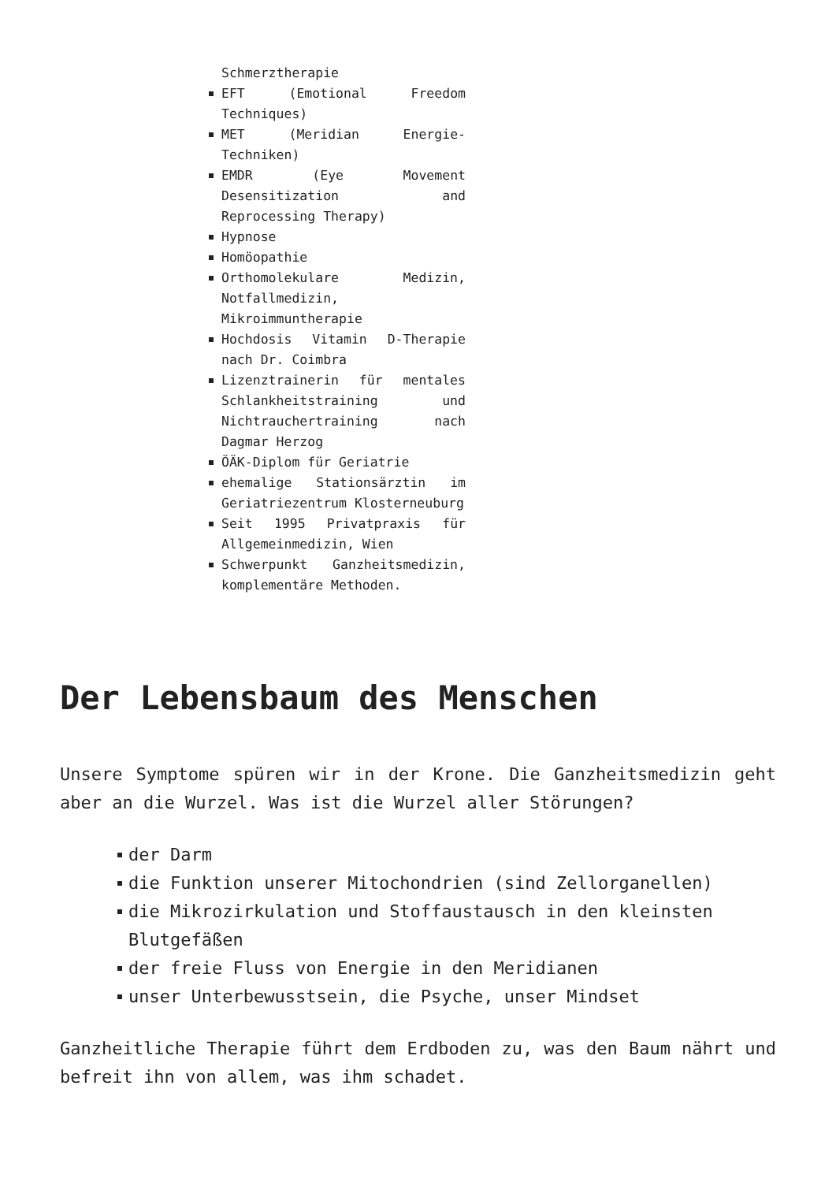Schmerztherapie
EFT (Emotional Freedom Techniques)
MET (Meridian Energie-Techniken)
EMDR (Eye Movement Desensitization and Reprocessing Therapy)
Hypnose
Homöopathie
Orthomolekulare Medizin, Notfallmedizin, Mikroimmuntherapie
Hochdosis Vitamin D-Therapie nach Dr. Coimbra
Lizenztrainerin für mentales Schlankheitstraining und Nichtrauchertraining nach Dagmar Herzog
ÖÄK-Diplom für Geriatrie
ehemalige Stationsärztin im Geriatriezentrum Klosterneuburg
Seit 1995 Privatpraxis für Allgemeinmedizin, Wien
Schwerpunkt Ganzheitsmedizin, komplementäre Methoden.
Der Lebensbaum des Menschen
Unsere Symptome spüren wir in der Krone. Die Ganzheitsmedizin geht aber an die Wurzel. Was ist die Wurzel aller Störungen?
der Darm
die Funktion unserer Mitochondrien (sind Zellorganellen)
die Mikrozirkulation und Stoffaustausch in den kleinsten Blutgefäßen
der freie Fluss von Energie in den Meridianen
unser Unterbewusstsein, die Psyche, unser Mindset
Ganzheitliche Therapie führt dem Erdboden zu, was den Baum nährt und befreit ihn von allem, was ihm schadet.